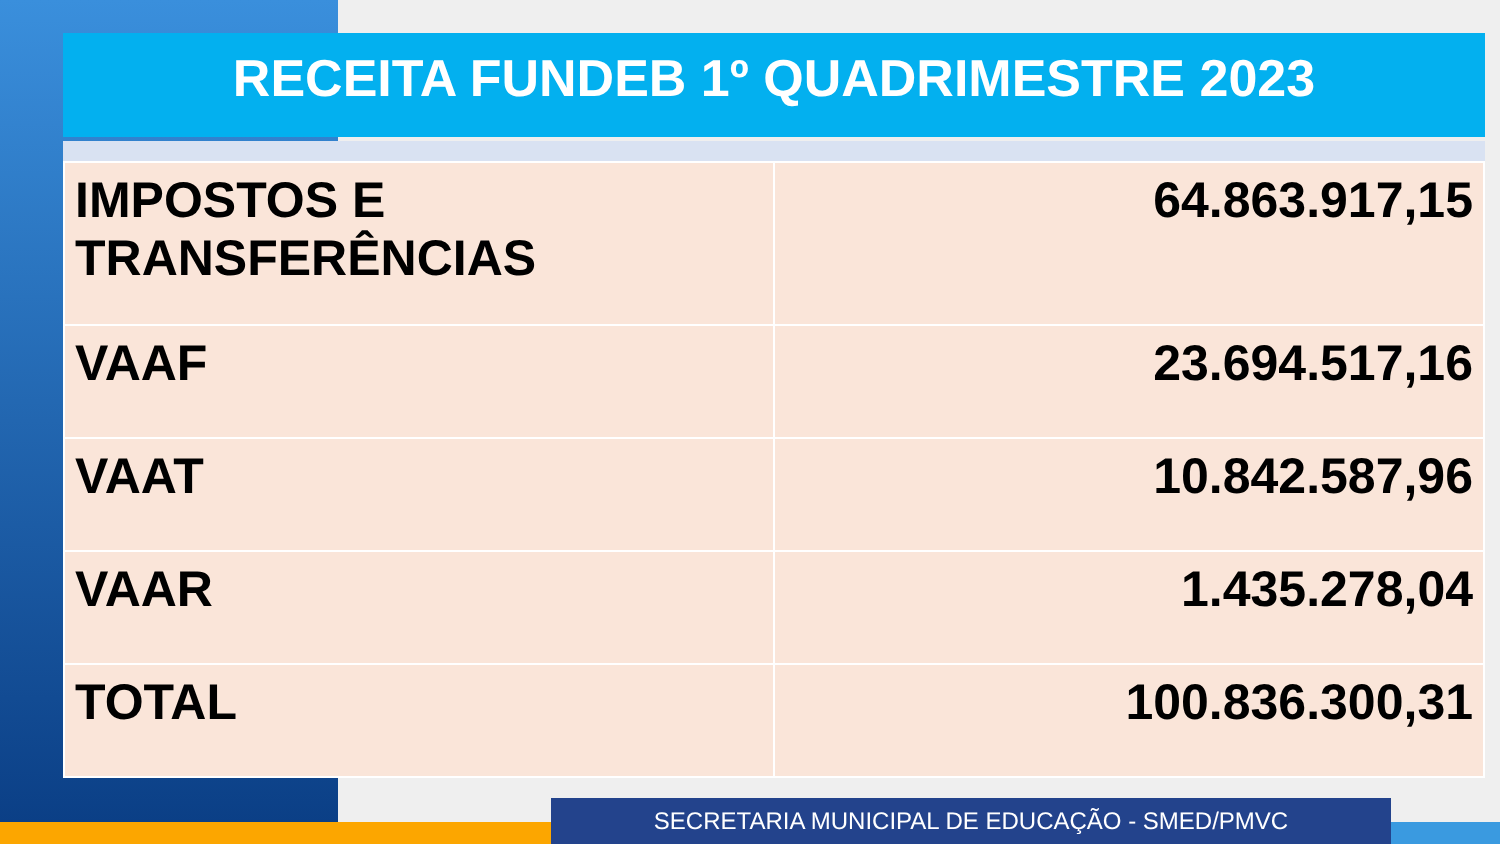RECEITA FUNDEB 1º QUADRIMESTRE 2023
| IMPOSTOS E TRANSFERÊNCIAS | 64.863.917,15 |
| VAAF | 23.694.517,16 |
| VAAT | 10.842.587,96 |
| VAAR | 1.435.278,04 |
| TOTAL | 100.836.300,31 |
SECRETARIA MUNICIPAL DE EDUCAÇÃO - SMED/PMVC